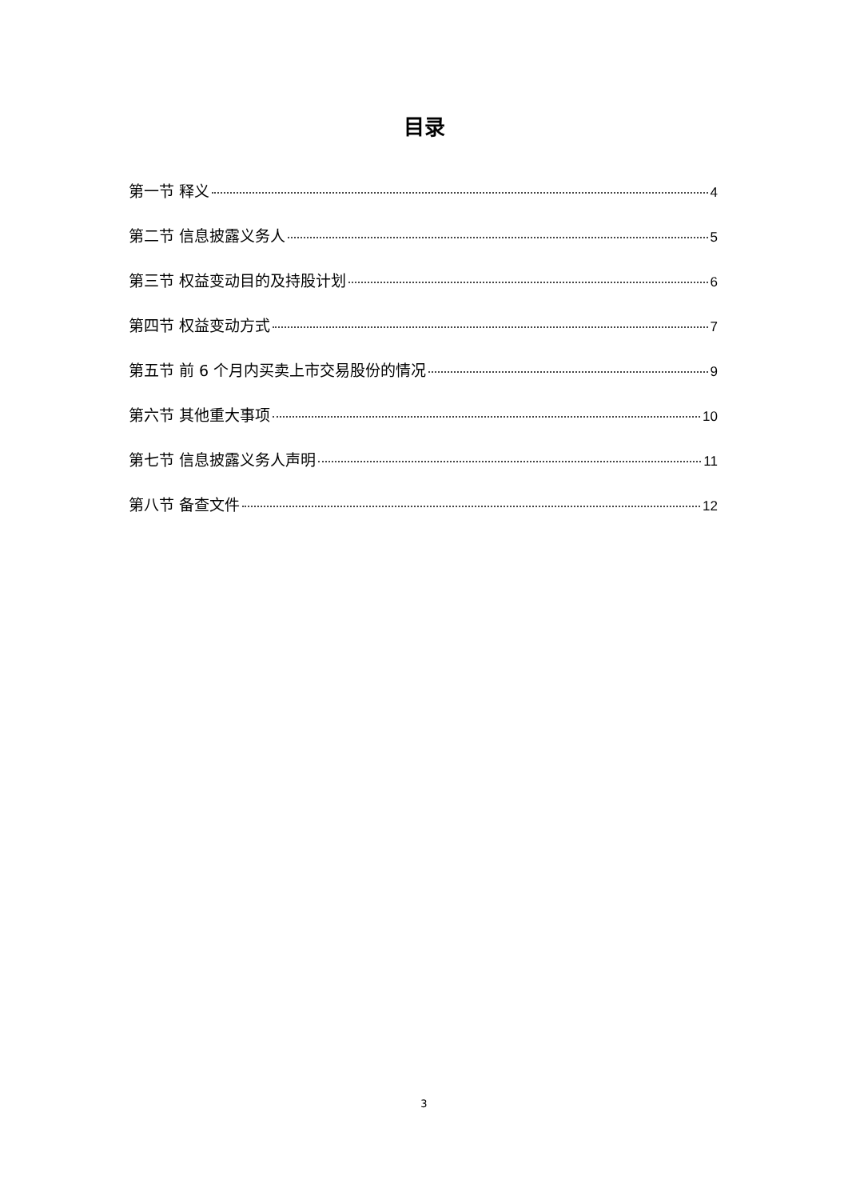目录
第一节 释义 4
第二节 信息披露义务人 5
第三节 权益变动目的及持股计划 6
第四节 权益变动方式 7
第五节 前 6 个月内买卖上市交易股份的情况 9
第六节 其他重大事项 10
第七节 信息披露义务人声明 11
第八节 备查文件 12
3